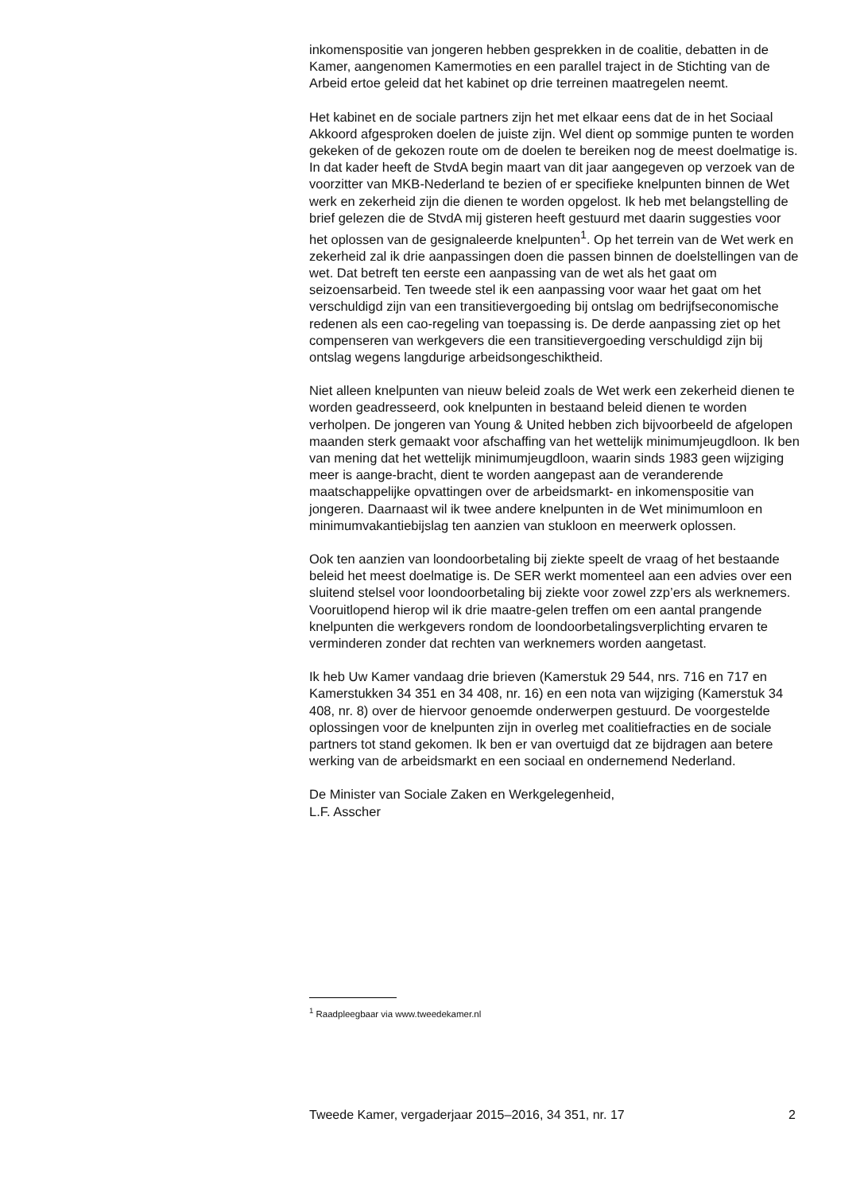inkomenspositie van jongeren hebben gesprekken in de coalitie, debatten in de Kamer, aangenomen Kamermoties en een parallel traject in de Stichting van de Arbeid ertoe geleid dat het kabinet op drie terreinen maatregelen neemt.
Het kabinet en de sociale partners zijn het met elkaar eens dat de in het Sociaal Akkoord afgesproken doelen de juiste zijn. Wel dient op sommige punten te worden gekeken of de gekozen route om de doelen te bereiken nog de meest doelmatige is. In dat kader heeft de StvdA begin maart van dit jaar aangegeven op verzoek van de voorzitter van MKB-Nederland te bezien of er specifieke knelpunten binnen de Wet werk en zekerheid zijn die dienen te worden opgelost. Ik heb met belangstelling de brief gelezen die de StvdA mij gisteren heeft gestuurd met daarin suggesties voor het oplossen van de gesignaleerde knelpunten<sup>1</sup>. Op het terrein van de Wet werk en zekerheid zal ik drie aanpassingen doen die passen binnen de doelstellingen van de wet. Dat betreft ten eerste een aanpassing van de wet als het gaat om seizoensarbeid. Ten tweede stel ik een aanpassing voor waar het gaat om het verschuldigd zijn van een transitievergoeding bij ontslag om bedrijfseconomische redenen als een cao-regeling van toepassing is. De derde aanpassing ziet op het compenseren van werkgevers die een transitievergoeding verschuldigd zijn bij ontslag wegens langdurige arbeidsongeschiktheid.
Niet alleen knelpunten van nieuw beleid zoals de Wet werk een zekerheid dienen te worden geadresseerd, ook knelpunten in bestaand beleid dienen te worden verholpen. De jongeren van Young & United hebben zich bijvoorbeeld de afgelopen maanden sterk gemaakt voor afschaffing van het wettelijk minimumjeugdloon. Ik ben van mening dat het wettelijk minimumjeugdloon, waarin sinds 1983 geen wijziging meer is aange-bracht, dient te worden aangepast aan de veranderende maatschappelijke opvattingen over de arbeidsmarkt- en inkomenspositie van jongeren. Daarnaast wil ik twee andere knelpunten in de Wet minimumloon en minimumvakantiebijslag ten aanzien van stukloon en meerwerk oplossen.
Ook ten aanzien van loondoorbetaling bij ziekte speelt de vraag of het bestaande beleid het meest doelmatige is. De SER werkt momenteel aan een advies over een sluitend stelsel voor loondoorbetaling bij ziekte voor zowel zzp’ers als werknemers. Vooruitlopend hierop wil ik drie maatre-gelen treffen om een aantal prangende knelpunten die werkgevers rondom de loondoorbetalingsverplichting ervaren te verminderen zonder dat rechten van werknemers worden aangetast.
Ik heb Uw Kamer vandaag drie brieven (Kamerstuk 29 544, nrs. 716 en 717 en Kamerstukken 34 351 en 34 408, nr. 16) en een nota van wijziging (Kamerstuk 34 408, nr. 8) over de hiervoor genoemde onderwerpen gestuurd. De voorgestelde oplossingen voor de knelpunten zijn in overleg met coalitiefracties en de sociale partners tot stand gekomen. Ik ben er van overtuigd dat ze bijdragen aan betere werking van de arbeidsmarkt en een sociaal en ondernemend Nederland.
De Minister van Sociale Zaken en Werkgelegenheid,
L.F. Asscher
<sup>1</sup> Raadpleegbaar via www.tweedekamer.nl
Tweede Kamer, vergaderjaar 2015–2016, 34 351, nr. 17 2